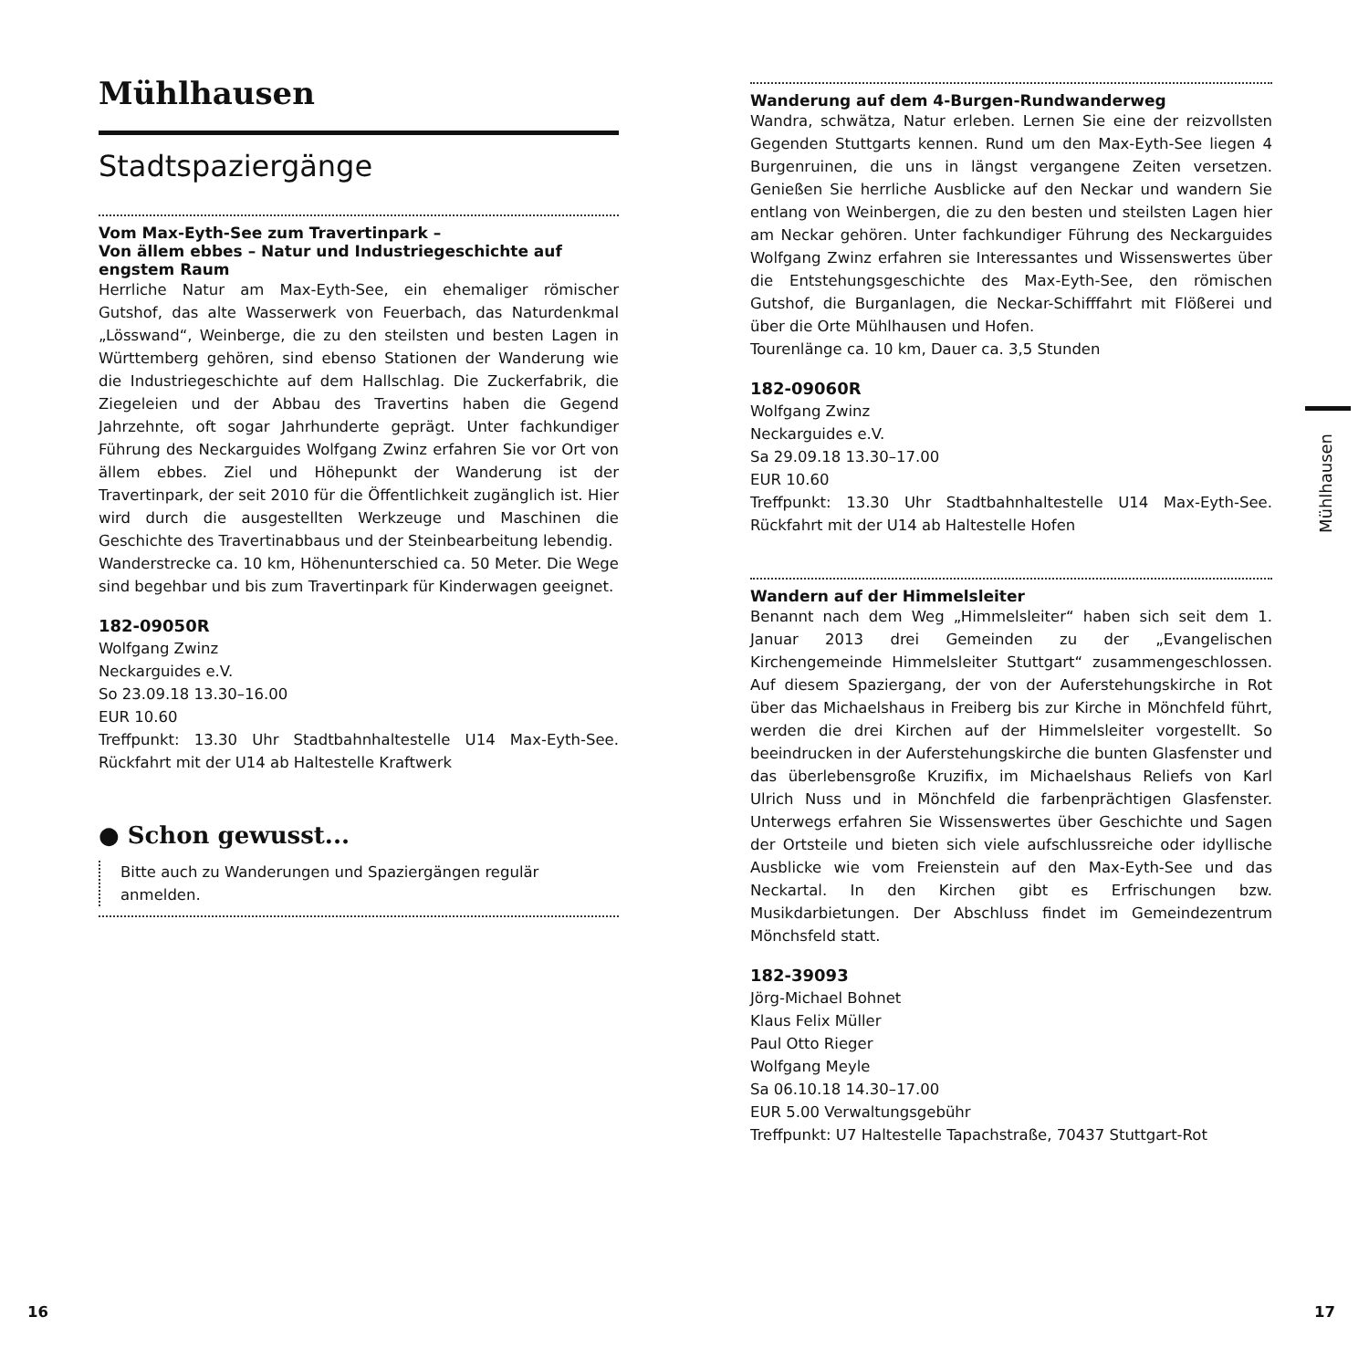Mühlhausen
Stadtspaziergänge
Vom Max-Eyth-See zum Travertinpark –
Von ällem ebbes – Natur und Industriegeschichte auf engstem Raum
Herrliche Natur am Max-Eyth-See, ein ehemaliger römischer Gutshof, das alte Wasserwerk von Feuerbach, das Naturdenkmal „Lösswand“, Weinberge, die zu den steilsten und besten Lagen in Württemberg gehören, sind ebenso Stationen der Wanderung wie die Industriegeschichte auf dem Hallschlag. Die Zuckerfabrik, die Ziegeleien und der Abbau des Travertins haben die Gegend Jahrzehnte, oft sogar Jahrhunderte geprägt. Unter fachkundiger Führung des Neckarguides Wolfgang Zwinz erfahren Sie vor Ort von ällem ebbes. Ziel und Höhepunkt der Wanderung ist der Travertinpark, der seit 2010 für die Öffentlichkeit zugänglich ist. Hier wird durch die ausgestellten Werkzeuge und Maschinen die Geschichte des Travertinabbaus und der Steinbearbeitung lebendig.
Wanderstrecke ca. 10 km, Höhenunterschied ca. 50 Meter. Die Wege sind begehbar und bis zum Travertinpark für Kinderwagen geeignet.
182-09050R
Wolfgang Zwinz
Neckarguides e.V.
So 23.09.18 13.30–16.00
EUR 10.60
Treffpunkt: 13.30 Uhr Stadtbahnhaltestelle U14 Max-Eyth-See. Rückfahrt mit der U14 ab Haltestelle Kraftwerk
● Schon gewusst...
Bitte auch zu Wanderungen und Spaziergängen regulär
anmelden.
Wanderung auf dem 4-Burgen-Rundwanderweg
Wandra, schwätza, Natur erleben. Lernen Sie eine der reizvollsten Gegenden Stuttgarts kennen. Rund um den Max-Eyth-See liegen 4 Burgenruinen, die uns in längst vergangene Zeiten versetzen. Genießen Sie herrliche Ausblicke auf den Neckar und wandern Sie entlang von Weinbergen, die zu den besten und steilsten Lagen hier am Neckar gehören. Unter fachkundiger Führung des Neckarguides Wolfgang Zwinz erfahren sie Interessantes und Wissenswertes über die Entstehungsgeschichte des Max-Eyth-See, den römischen Gutshof, die Burganlagen, die Neckar-Schifffahrt mit Flößerei und über die Orte Mühlhausen und Hofen.
Tourenlänge ca. 10 km, Dauer ca. 3,5 Stunden
182-09060R
Wolfgang Zwinz
Neckarguides e.V.
Sa 29.09.18 13.30–17.00
EUR 10.60
Treffpunkt: 13.30 Uhr Stadtbahnhaltestelle U14 Max-Eyth-See. Rückfahrt mit der U14 ab Haltestelle Hofen
Wandern auf der Himmelsleiter
Benannt nach dem Weg „Himmelsleiter“ haben sich seit dem 1. Januar 2013 drei Gemeinden zu der „Evangelischen Kirchengemeinde Himmelsleiter Stuttgart“ zusammengeschlossen. Auf diesem Spaziergang, der von der Auferstehungskirche in Rot über das Michaelshaus in Freiberg bis zur Kirche in Mönchfeld führt, werden die drei Kirchen auf der Himmelsleiter vorgestellt. So beeindrucken in der Auferstehungskirche die bunten Glasfenster und das überlebensgroße Kruzifix, im Michaelshaus Reliefs von Karl Ulrich Nuss und in Mönchfeld die farbenprächtigen Glasfenster. Unterwegs erfahren Sie Wissenswertes über Geschichte und Sagen der Ortsteile und bieten sich viele aufschlussreiche oder idyllische Ausblicke wie vom Freienstein auf den Max-Eyth-See und das Neckartal. In den Kirchen gibt es Erfrischungen bzw. Musikdarbietungen. Der Abschluss findet im Gemeindezentrum Mönchsfeld statt.
182-39093
Jörg-Michael Bohnet
Klaus Felix Müller
Paul Otto Rieger
Wolfgang Meyle
Sa 06.10.18 14.30–17.00
EUR 5.00 Verwaltungsgebühr
Treffpunkt: U7 Haltestelle Tapachstraße, 70437 Stuttgart-Rot
Mühlhausen
16 17